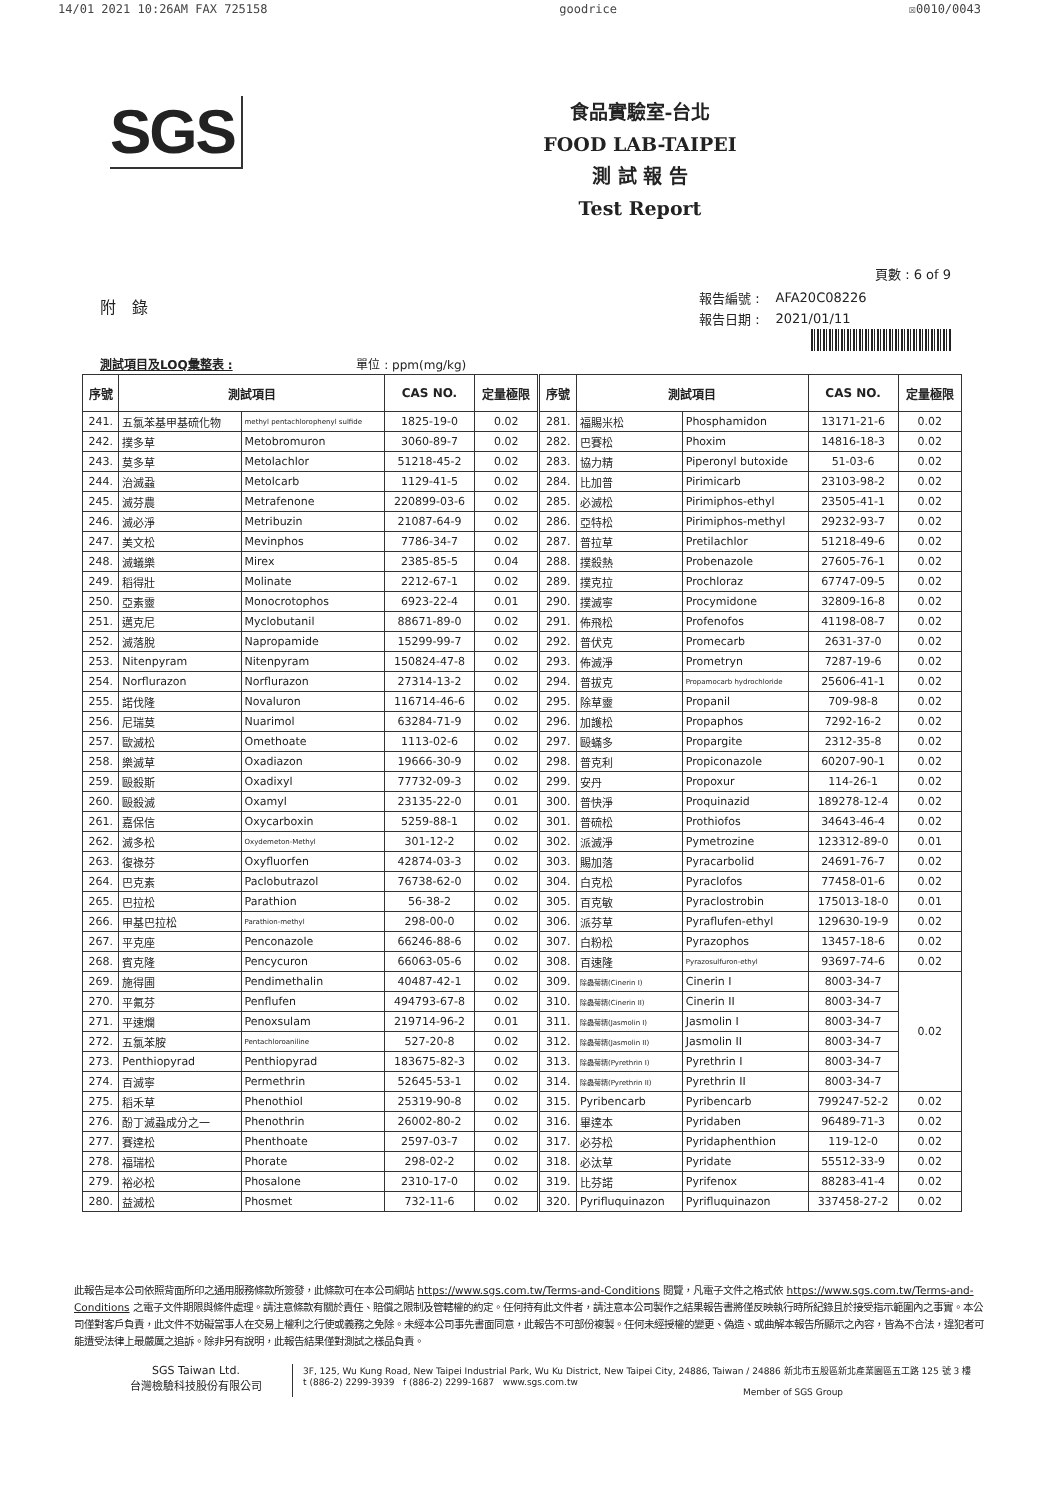14/01 2021 10:26AM FAX 725158 goodrice ☒0010/0043
SGS
食品實驗室-台北
FOOD LAB-TAIPEI
測 試 報 告
Test Report
附　錄
頁數 : 6 of 9
| 報告編號 : | AFA20C08226 |
| 報告日期 : | 2021/01/11 |
測試項目及LOQ彙整表 : 單位 : ppm(mg/kg)
| 序號 | 測試項目 | | CAS NO. | 定量極限 | 序號 | 測試項目 | | CAS NO. | 定量極限 |
| --- | --- | --- | --- | --- | --- | --- | --- | --- | --- |
| 241. | 五氯苯基甲基硫化物 | methyl pentachlorophenyl sulfide | 1825-19-0 | 0.02 | 281. | 福賜米松 | Phosphamidon | 13171-21-6 | 0.02 |
| 242. | 撲多草 | Metobromuron | 3060-89-7 | 0.02 | 282. | 巴賽松 | Phoxim | 14816-18-3 | 0.02 |
| 243. | 莫多草 | Metolachlor | 51218-45-2 | 0.02 | 283. | 協力精 | Piperonyl butoxide | 51-03-6 | 0.02 |
| 244. | 治滅蝨 | Metolcarb | 1129-41-5 | 0.02 | 284. | 比加普 | Pirimicarb | 23103-98-2 | 0.02 |
| 245. | 滅芬農 | Metrafenone | 220899-03-6 | 0.02 | 285. | 必滅松 | Pirimiphos-ethyl | 23505-41-1 | 0.02 |
| 246. | 滅必淨 | Metribuzin | 21087-64-9 | 0.02 | 286. | 亞特松 | Pirimiphos-methyl | 29232-93-7 | 0.02 |
| 247. | 美文松 | Mevinphos | 7786-34-7 | 0.02 | 287. | 普拉草 | Pretilachlor | 51218-49-6 | 0.02 |
| 248. | 滅蟻樂 | Mirex | 2385-85-5 | 0.04 | 288. | 撲殺熱 | Probenazole | 27605-76-1 | 0.02 |
| 249. | 稻得壯 | Molinate | 2212-67-1 | 0.02 | 289. | 撲克拉 | Prochloraz | 67747-09-5 | 0.02 |
| 250. | 亞素靈 | Monocrotophos | 6923-22-4 | 0.01 | 290. | 撲滅寧 | Procymidone | 32809-16-8 | 0.02 |
| 251. | 邁克尼 | Myclobutanil | 88671-89-0 | 0.02 | 291. | 佈飛松 | Profenofos | 41198-08-7 | 0.02 |
| 252. | 滅落脫 | Napropamide | 15299-99-7 | 0.02 | 292. | 普伏克 | Promecarb | 2631-37-0 | 0.02 |
| 253. | Nitenpyram | Nitenpyram | 150824-47-8 | 0.02 | 293. | 佈滅淨 | Prometryn | 7287-19-6 | 0.02 |
| 254. | Norflurazon | Norflurazon | 27314-13-2 | 0.02 | 294. | 普拔克 | Propamocarb hydrochloride | 25606-41-1 | 0.02 |
| 255. | 諾伐隆 | Novaluron | 116714-46-6 | 0.02 | 295. | 除草靈 | Propanil | 709-98-8 | 0.02 |
| 256. | 尼瑞莫 | Nuarimol | 63284-71-9 | 0.02 | 296. | 加護松 | Propaphos | 7292-16-2 | 0.02 |
| 257. | 歐滅松 | Omethoate | 1113-02-6 | 0.02 | 297. | 毆蟎多 | Propargite | 2312-35-8 | 0.02 |
| 258. | 樂滅草 | Oxadiazon | 19666-30-9 | 0.02 | 298. | 普克利 | Propiconazole | 60207-90-1 | 0.02 |
| 259. | 毆殺斯 | Oxadixyl | 77732-09-3 | 0.02 | 299. | 安丹 | Propoxur | 114-26-1 | 0.02 |
| 260. | 毆殺滅 | Oxamyl | 23135-22-0 | 0.01 | 300. | 普快淨 | Proquinazid | 189278-12-4 | 0.02 |
| 261. | 嘉保信 | Oxycarboxin | 5259-88-1 | 0.02 | 301. | 普硫松 | Prothiofos | 34643-46-4 | 0.02 |
| 262. | 滅多松 | Oxydemeton-Methyl | 301-12-2 | 0.02 | 302. | 派滅淨 | Pymetrozine | 123312-89-0 | 0.01 |
| 263. | 復祿芬 | Oxyfluorfen | 42874-03-3 | 0.02 | 303. | 賜加落 | Pyracarbolid | 24691-76-7 | 0.02 |
| 264. | 巴克素 | Paclobutrazol | 76738-62-0 | 0.02 | 304. | 白克松 | Pyraclofos | 77458-01-6 | 0.02 |
| 265. | 巴拉松 | Parathion | 56-38-2 | 0.02 | 305. | 百克敏 | Pyraclostrobin | 175013-18-0 | 0.01 |
| 266. | 甲基巴拉松 | Parathion-methyl | 298-00-0 | 0.02 | 306. | 派芬草 | Pyraflufen-ethyl | 129630-19-9 | 0.02 |
| 267. | 平克座 | Penconazole | 66246-88-6 | 0.02 | 307. | 白粉松 | Pyrazophos | 13457-18-6 | 0.02 |
| 268. | 賓克隆 | Pencycuron | 66063-05-6 | 0.02 | 308. | 百速隆 | Pyrazosulfuron-ethyl | 93697-74-6 | 0.02 |
| 269. | 施得圃 | Pendimethalin | 40487-42-1 | 0.02 | 309. | 除蟲菊精(Cinerin I) | Cinerin I | 8003-34-7 | 0.02 |
| 270. | 平氟芬 | Penflufen | 494793-67-8 | 0.02 | 310. | 除蟲菊精(Cinerin II) | Cinerin II | 8003-34-7 | |
| 271. | 平速爛 | Penoxsulam | 219714-96-2 | 0.01 | 311. | 除蟲菊精(Jasmolin I) | Jasmolin I | 8003-34-7 | |
| 272. | 五氯苯胺 | Pentachloroaniline | 527-20-8 | 0.02 | 312. | 除蟲菊精(Jasmolin II) | Jasmolin II | 8003-34-7 | |
| 273. | Penthiopyrad | Penthiopyrad | 183675-82-3 | 0.02 | 313. | 除蟲菊精(Pyrethrin I) | Pyrethrin I | 8003-34-7 | |
| 274. | 百滅寧 | Permethrin | 52645-53-1 | 0.02 | 314. | 除蟲菊精(Pyrethrin II) | Pyrethrin II | 8003-34-7 | |
| 275. | 稻禾草 | Phenothiol | 25319-90-8 | 0.02 | 315. | Pyribencarb | Pyribencarb | 799247-52-2 | 0.02 |
| 276. | 酚丁滅蝨成分之一 | Phenothrin | 26002-80-2 | 0.02 | 316. | 畢達本 | Pyridaben | 96489-71-3 | 0.02 |
| 277. | 賽達松 | Phenthoate | 2597-03-7 | 0.02 | 317. | 必芬松 | Pyridaphenthion | 119-12-0 | 0.02 |
| 278. | 福瑞松 | Phorate | 298-02-2 | 0.02 | 318. | 必汰草 | Pyridate | 55512-33-9 | 0.02 |
| 279. | 裕必松 | Phosalone | 2310-17-0 | 0.02 | 319. | 比芬諾 | Pyrifenox | 88283-41-4 | 0.02 |
| 280. | 益滅松 | Phosmet | 732-11-6 | 0.02 | 320. | Pyrifluquinazon | Pyrifluquinazon | 337458-27-2 | 0.02 |
此報告是本公司依照背面所印之通用服務條款所簽發，此條款可在本公司網站 https://www.sgs.com.tw/Terms-and-Conditions 閱覽，凡電子文件之格式依 https://www.sgs.com.tw/Terms-and-Conditions 之電子文件期限與條件處理。請注意條款有關於責任、賠償之限制及管轄權的約定。任何持有此文件者，請注意本公司製作之結果報告書將僅反映執行時所紀錄且於接受指示範圍內之事實。本公司僅對客戶負責，此文件不妨礙當事人在交易上權利之行使或義務之免除。未經本公司事先書面同意，此報告不可部份複製。任何未經授權的變更、偽造、或曲解本報告所顯示之內容，皆為不合法，違犯者可能遭受法律上最嚴厲之追訴。除非另有說明，此報告結果僅對測試之樣品負責。
SGS Taiwan Ltd.
台灣檢驗科技股份有限公司
3F, 125, Wu Kung Road, New Taipei Industrial Park, Wu Ku District, New Taipei City, 24886, Taiwan / 24886 新北市五股區新北產業園區五工路 125 號 3 樓
t (886-2) 2299-3939 f (886-2) 2299-1687 www.sgs.com.tw
Member of SGS Group